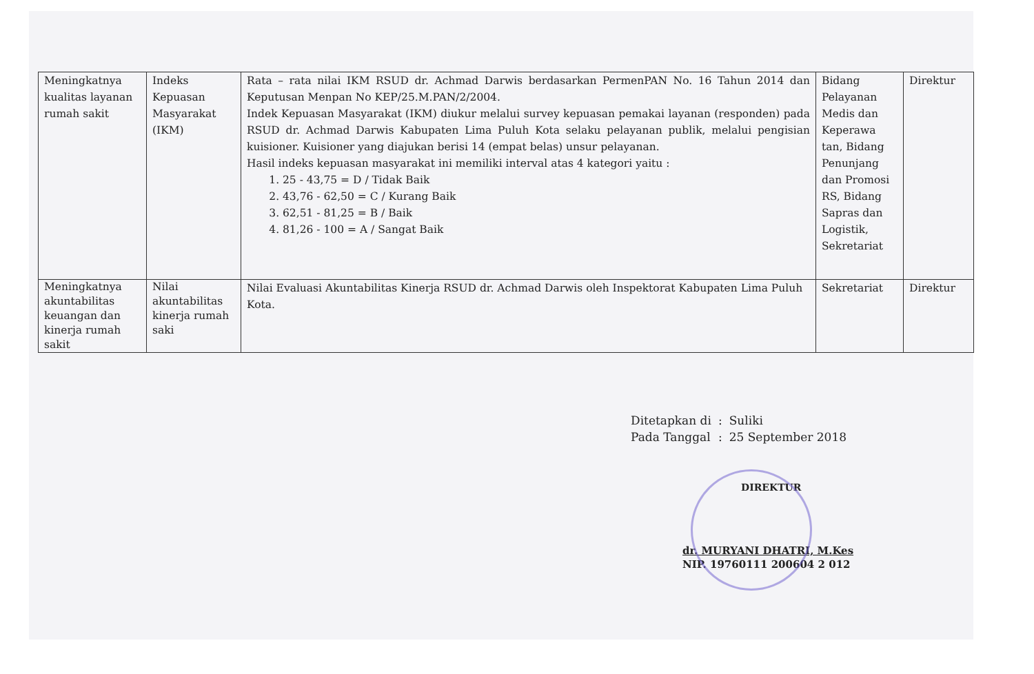| Meningkatnya kualitas layanan rumah sakit | Indeks Kepuasan Masyarakat (IKM) | Rata – rata nilai IKM RSUD dr. Achmad Darwis berdasarkan PermenPAN No. 16 Tahun 2014 dan Keputusan Menpan No KEP/25.M.PAN/2/2004. Indek Kepuasan Masyarakat (IKM) diukur melalui survey kepuasan pemakai layanan (responden) pada RSUD dr. Achmad Darwis Kabupaten Lima Puluh Kota selaku pelayanan publik, melalui pengisian kuisioner. Kuisioner yang diajukan berisi 14 (empat belas) unsur pelayanan. Hasil indeks kepuasan masyarakat ini memiliki interval atas 4 kategori yaitu : 1. 25 - 43,75 = D / Tidak Baik 2. 43,76 - 62,50 = C / Kurang Baik 3. 62,51 - 81,25 = B / Baik 4. 81,26 - 100 = A / Sangat Baik | Bidang Pelayanan Medis dan Keperawa tan, Bidang Penunjang dan Promosi RS, Bidang Sapras dan Logistik, Sekretariat | Direktur |
| Meningkatnya akuntabilitas keuangan dan kinerja rumah sakit | Nilai akuntabilitas kinerja rumah saki | Nilai Evaluasi Akuntabilitas Kinerja RSUD dr. Achmad Darwis oleh Inspektorat Kabupaten Lima Puluh Kota. | Sekretariat | Direktur |
| Ditetapkan di | : | Suliki |
| Pada Tanggal | : | 25 September 2018 |
DIREKTUR
dr. MURYANI DHATRI, M.Kes
NIP. 19760111 200604 2 012